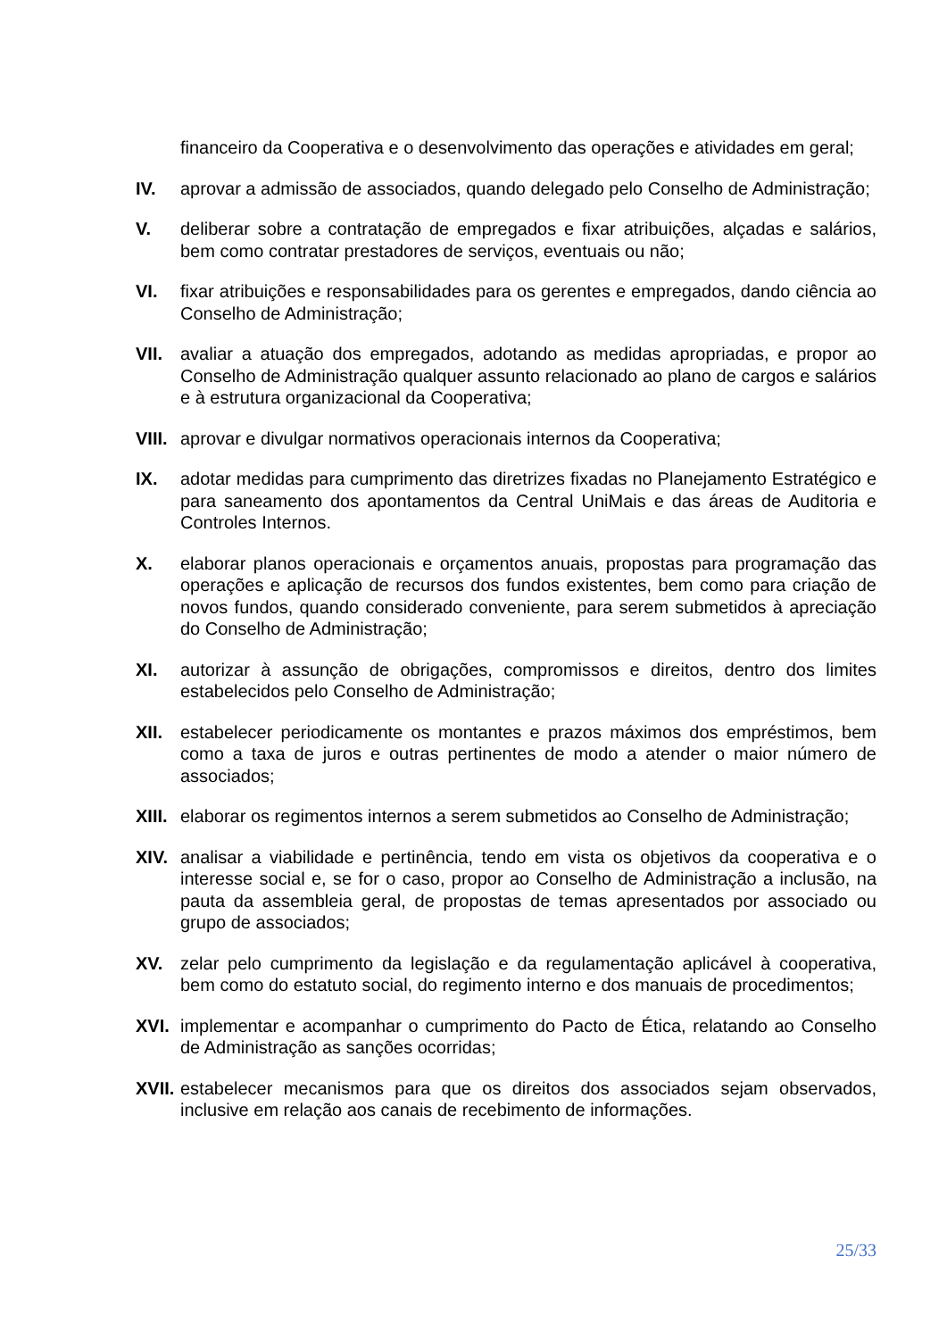financeiro da Cooperativa e o desenvolvimento das operações e atividades em geral;
IV. aprovar a admissão de associados, quando delegado pelo Conselho de Administração;
V. deliberar sobre a contratação de empregados e fixar atribuições, alçadas e salários, bem como contratar prestadores de serviços, eventuais ou não;
VI. fixar atribuições e responsabilidades para os gerentes e empregados, dando ciência ao Conselho de Administração;
VII. avaliar a atuação dos empregados, adotando as medidas apropriadas, e propor ao Conselho de Administração qualquer assunto relacionado ao plano de cargos e salários e à estrutura organizacional da Cooperativa;
VIII.
aprovar e divulgar normativos operacionais internos da Cooperativa;
IX. adotar medidas para cumprimento das diretrizes fixadas no Planejamento Estratégico e para saneamento dos apontamentos da Central UniMais e das áreas de Auditoria e Controles Internos.
X. elaborar planos operacionais e orçamentos anuais, propostas para programação das operações e aplicação de recursos dos fundos existentes, bem como para criação de novos fundos, quando considerado conveniente, para serem submetidos à apreciação do Conselho de Administração;
XI. autorizar à assunção de obrigações, compromissos e direitos, dentro dos limites estabelecidos pelo Conselho de Administração;
XII. estabelecer periodicamente os montantes e prazos máximos dos empréstimos, bem como a taxa de juros e outras pertinentes de modo a atender o maior número de associados;
XIII.
elaborar os regimentos internos a serem submetidos ao Conselho de Administração;
XIV. analisar a viabilidade e pertinência, tendo em vista os objetivos da cooperativa e o interesse social e, se for o caso, propor ao Conselho de Administração a inclusão, na pauta da assembleia geral, de propostas de temas apresentados por associado ou grupo de associados;
XV. zelar pelo cumprimento da legislação e da regulamentação aplicável à cooperativa, bem como do estatuto social, do regimento interno e dos manuais de procedimentos;
XVI. implementar e acompanhar o cumprimento do Pacto de Ética, relatando ao Conselho de Administração as sanções ocorridas;
XVII.
estabelecer mecanismos para que os direitos dos associados sejam observados, inclusive em relação aos canais de recebimento de informações.
25/33